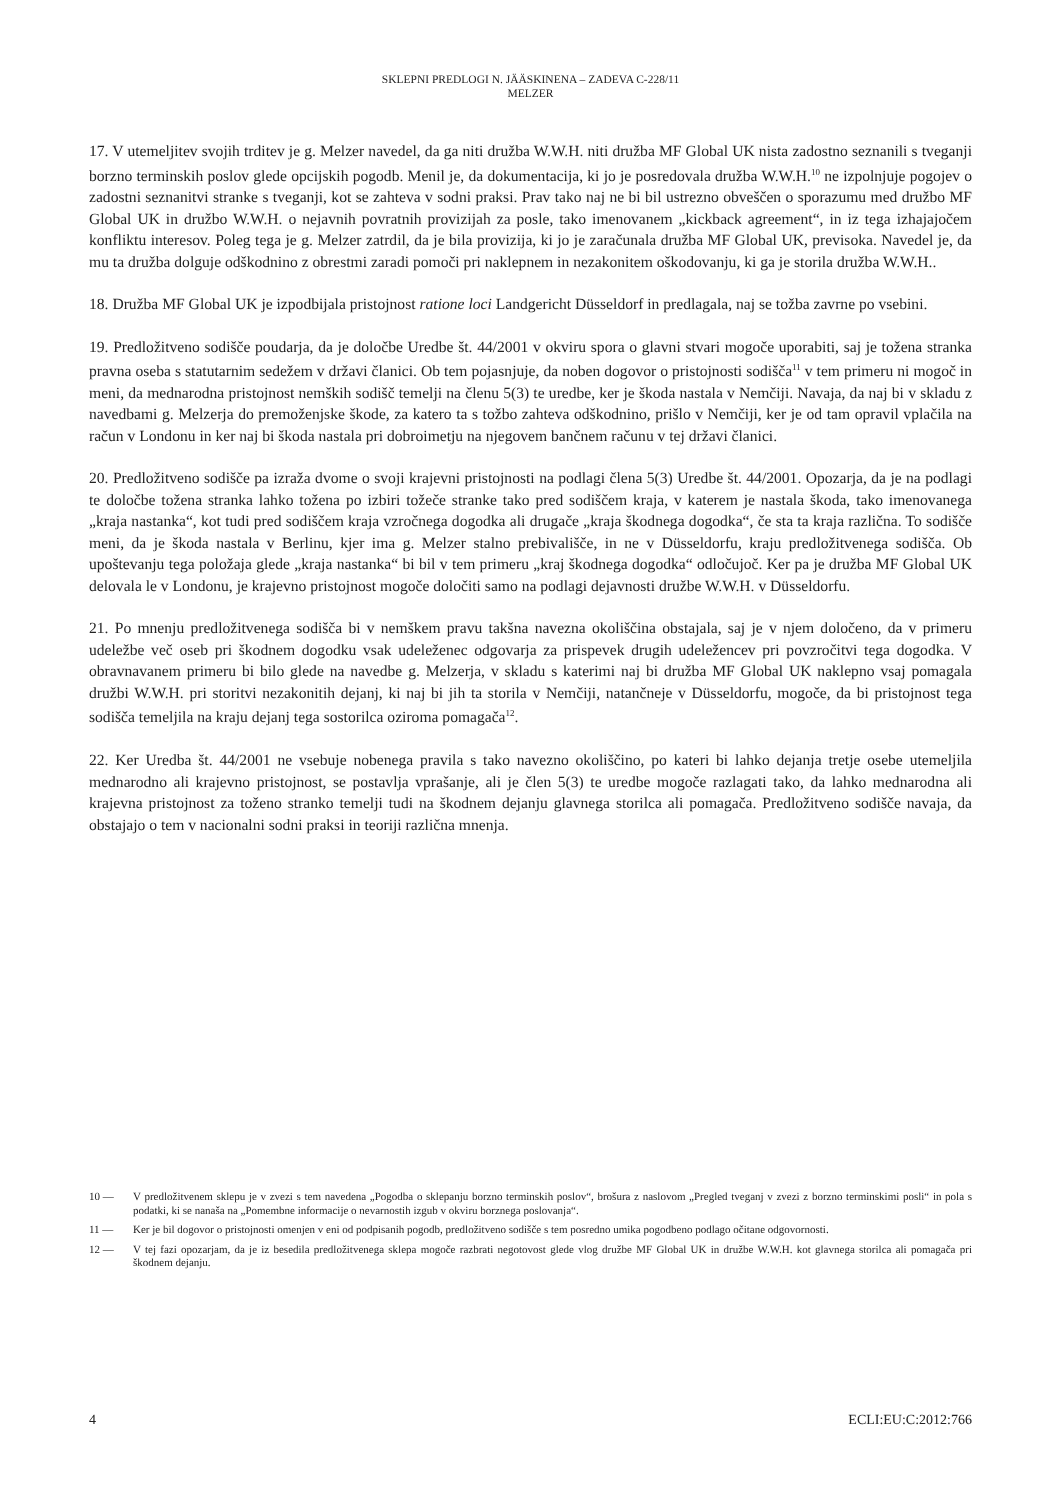SKLEPNI PREDLOGI N. JÄÄSKINENA – ZADEVA C-228/11
MELZER
17. V utemeljitev svojih trditev je g. Melzer navedel, da ga niti družba W.W.H. niti družba MF Global UK nista zadostno seznanili s tveganji borzno terminskih poslov glede opcijskih pogodb. Menil je, da dokumentacija, ki jo je posredovala družba W.W.H.<sup>10</sup> ne izpolnjuje pogojev o zadostni seznanitvi stranke s tveganji, kot se zahteva v sodni praksi. Prav tako naj ne bi bil ustrezno obveščen o sporazumu med družbo MF Global UK in družbo W.W.H. o nejavnih povratnih provizijah za posle, tako imenovanem „kickback agreement“, in iz tega izhajajočem konfliktu interesov. Poleg tega je g. Melzer zatrdil, da je bila provizija, ki jo je zaračunala družba MF Global UK, previsoka. Navedel je, da mu ta družba dolguje odškodnino z obrestmi zaradi pomoči pri naklepnem in nezakonitem oškodovanju, ki ga je storila družba W.W.H..
18. Družba MF Global UK je izpodbijala pristojnost ratione loci Landgericht Düsseldorf in predlagala, naj se tožba zavrne po vsebini.
19. Predložitveno sodišče poudarja, da je določbe Uredbe št. 44/2001 v okviru spora o glavni stvari mogoče uporabiti, saj je tožena stranka pravna oseba s statutarnim sedežem v državi članici. Ob tem pojasnjuje, da noben dogovor o pristojnosti sodišča<sup>11</sup> v tem primeru ni mogoč in meni, da mednarodna pristojnost nemških sodišč temelji na členu 5(3) te uredbe, ker je škoda nastala v Nemčiji. Navaja, da naj bi v skladu z navedbami g. Melzerja do premoženjske škode, za katero ta s tožbo zahteva odškodnino, prišlo v Nemčiji, ker je od tam opravil vplačila na račun v Londonu in ker naj bi škoda nastala pri dobroimetju na njegovem bančnem računu v tej državi članici.
20. Predložitveno sodišče pa izraža dvome o svoji krajevni pristojnosti na podlagi člena 5(3) Uredbe št. 44/2001. Opozarja, da je na podlagi te določbe tožena stranka lahko tožena po izbiri tožeče stranke tako pred sodiščem kraja, v katerem je nastala škoda, tako imenovanega „kraja nastanka“, kot tudi pred sodiščem kraja vzročnega dogodka ali drugače „kraja škodnega dogodka“, če sta ta kraja različna. To sodišče meni, da je škoda nastala v Berlinu, kjer ima g. Melzer stalno prebivališče, in ne v Düsseldorfu, kraju predložitvenega sodišča. Ob upoštevanju tega položaja glede „kraja nastanka“ bi bil v tem primeru „kraj škodnega dogodka“ odločujoč. Ker pa je družba MF Global UK delovala le v Londonu, je krajevno pristojnost mogoče določiti samo na podlagi dejavnosti družbe W.W.H. v Düsseldorfu.
21. Po mnenju predložitvenega sodišča bi v nemškem pravu takšna navezna okoliščina obstajala, saj je v njem določeno, da v primeru udeležbe več oseb pri škodnem dogodku vsak udeleženec odgovarja za prispevek drugih udeležencev pri povzročitvi tega dogodka. V obravnavanem primeru bi bilo glede na navedbe g. Melzerja, v skladu s katerimi naj bi družba MF Global UK naklepno vsaj pomagala družbi W.W.H. pri storitvi nezakonitih dejanj, ki naj bi jih ta storila v Nemčiji, natančneje v Düsseldorfu, mogoče, da bi pristojnost tega sodišča temeljila na kraju dejanj tega sostorilca oziroma pomagača<sup>12</sup>.
22. Ker Uredba št. 44/2001 ne vsebuje nobenega pravila s tako navezno okoliščino, po kateri bi lahko dejanja tretje osebe utemeljila mednarodno ali krajevno pristojnost, se postavlja vprašanje, ali je člen 5(3) te uredbe mogoče razlagati tako, da lahko mednarodna ali krajevna pristojnost za toženo stranko temelji tudi na škodnem dejanju glavnega storilca ali pomagača. Predložitveno sodišče navaja, da obstajajo o tem v nacionalni sodni praksi in teoriji različna mnenja.
10 — V predložitvenem sklepu je v zvezi s tem navedena „Pogodba o sklepanju borzno terminskih poslov“, brošura z naslovom „Pregled tveganj v zvezi z borzno terminskimi posli“ in pola s podatki, ki se nanaša na „Pomembne informacije o nevarnostih izgub v okviru borznega poslovanja“.
11 — Ker je bil dogovor o pristojnosti omenjen v eni od podpisanih pogodb, predložitveno sodišče s tem posredno umika pogodbeno podlago očitane odgovornosti.
12 — V tej fazi opozarjam, da je iz besedila predložitvenega sklepa mogoče razbrati negotovost glede vlog družbe MF Global UK in družbe W.W.H. kot glavnega storilca ali pomagača pri škodnem dejanju.
4 ECLI:EU:C:2012:766